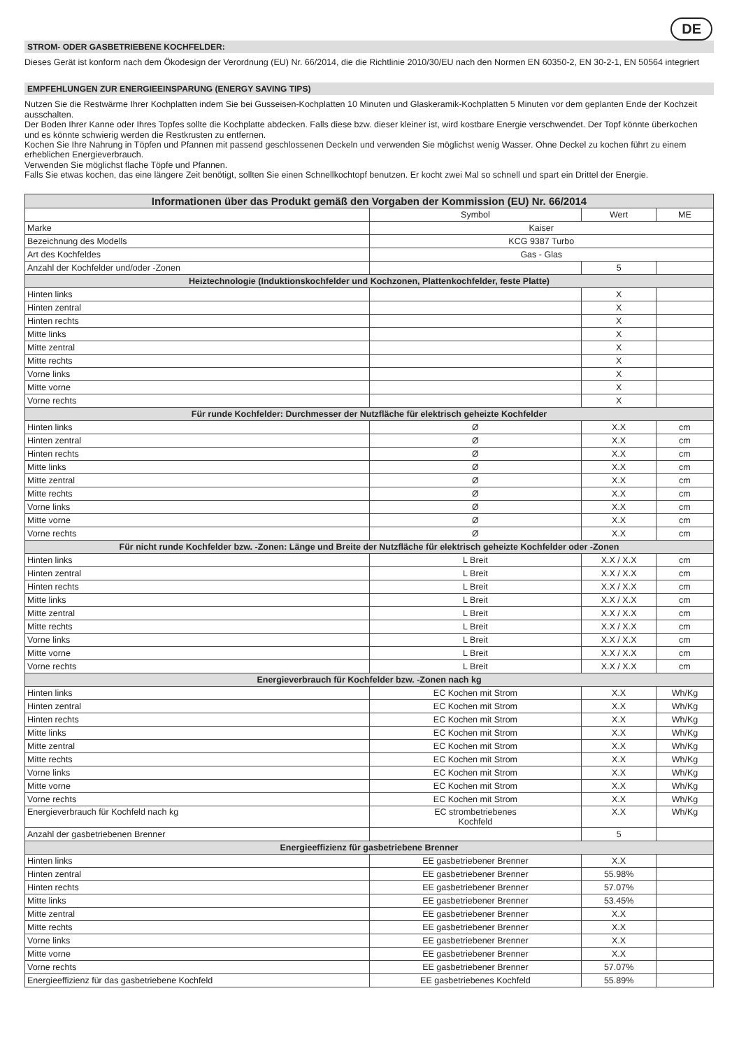DE
STROM- ODER GASBETRIEBENE KOCHFELDER:
Dieses Gerät ist konform nach dem Ökodesign der Verordnung (EU) Nr. 66/2014, die die Richtlinie 2010/30/EU nach den Normen EN 60350-2, EN 30-2-1, EN 50564 integriert
EMPFEHLUNGEN ZUR ENERGIEEINSPARUNG (ENERGY SAVING TIPS)
Nutzen Sie die Restwärme Ihrer Kochplatten indem Sie bei Gusseisen-Kochplatten 10 Minuten und Glaskeramik-Kochplatten 5 Minuten vor dem geplanten Ende der Kochzeit ausschalten.
Der Boden Ihrer Kanne oder Ihres Topfes sollte die Kochplatte abdecken. Falls diese bzw. dieser kleiner ist, wird kostbare Energie verschwendet. Der Topf könnte überkochen und es könnte schwierig werden die Restkrusten zu entfernen.
Kochen Sie Ihre Nahrung in Töpfen und Pfannen mit passend geschlossenen Deckeln und verwenden Sie möglichst wenig Wasser. Ohne Deckel zu kochen führt zu einem erheblichen Energieverbrauch.
Verwenden Sie möglichst flache Töpfe und Pfannen.
Falls Sie etwas kochen, das eine längere Zeit benötigt, sollten Sie einen Schnellkochtopf benutzen. Er kocht zwei Mal so schnell und spart ein Drittel der Energie.
| Informationen über das Produkt gemäß den Vorgaben der Kommission (EU) Nr. 66/2014 | | | |
| --- | --- | --- | --- |
| | Symbol | Wert | ME |
| Marke | Kaiser | | |
| Bezeichnung des Modells | KCG 9387 Turbo | | |
| Art des Kochfeldes | Gas - Glas | | |
| Anzahl der Kochfelder und/oder -Zonen | | 5 | |
| Heiztechnologie (Induktionskochfelder und Kochzonen, Plattenkochfelder, feste Platte) | | | |
| Hinten links | | X | |
| Hinten zentral | | X | |
| Hinten rechts | | X | |
| Mitte links | | X | |
| Mitte zentral | | X | |
| Mitte rechts | | X | |
| Vorne links | | X | |
| Mitte vorne | | X | |
| Vorne rechts | | X | |
| Für runde Kochfelder: Durchmesser der Nutzfläche für elektrisch geheizte Kochfelder | | | |
| Hinten links | Ø | X.X | cm |
| Hinten zentral | Ø | X.X | cm |
| Hinten rechts | Ø | X.X | cm |
| Mitte links | Ø | X.X | cm |
| Mitte zentral | Ø | X.X | cm |
| Mitte rechts | Ø | X.X | cm |
| Vorne links | Ø | X.X | cm |
| Mitte vorne | Ø | X.X | cm |
| Vorne rechts | Ø | X.X | cm |
| Für nicht runde Kochfelder bzw. -Zonen: Länge und Breite der Nutzfläche für elektrisch geheizte Kochfelder oder -Zonen | | | |
| Hinten links | L Breit | X.X / X.X | cm |
| Hinten zentral | L Breit | X.X / X.X | cm |
| Hinten rechts | L Breit | X.X / X.X | cm |
| Mitte links | L Breit | X.X / X.X | cm |
| Mitte zentral | L Breit | X.X / X.X | cm |
| Mitte rechts | L Breit | X.X / X.X | cm |
| Vorne links | L Breit | X.X / X.X | cm |
| Mitte vorne | L Breit | X.X / X.X | cm |
| Vorne rechts | L Breit | X.X / X.X | cm |
| Energieverbrauch für Kochfelder bzw. -Zonen nach kg | | | |
| Hinten links | EC Kochen mit Strom | X.X | Wh/Kg |
| Hinten zentral | EC Kochen mit Strom | X.X | Wh/Kg |
| Hinten rechts | EC Kochen mit Strom | X.X | Wh/Kg |
| Mitte links | EC Kochen mit Strom | X.X | Wh/Kg |
| Mitte zentral | EC Kochen mit Strom | X.X | Wh/Kg |
| Mitte rechts | EC Kochen mit Strom | X.X | Wh/Kg |
| Vorne links | EC Kochen mit Strom | X.X | Wh/Kg |
| Mitte vorne | EC Kochen mit Strom | X.X | Wh/Kg |
| Vorne rechts | EC Kochen mit Strom | X.X | Wh/Kg |
| Energieverbrauch für Kochfeld nach kg | EC strombetriebenes Kochfeld | X.X | Wh/Kg |
| Anzahl der gasbetriebenen Brenner | | 5 | |
| Energieeffizienz für gasbetriebene Brenner | | | |
| Hinten links | EE gasbetriebener Brenner | X.X | |
| Hinten zentral | EE gasbetriebener Brenner | 55.98% | |
| Hinten rechts | EE gasbetriebener Brenner | 57.07% | |
| Mitte links | EE gasbetriebener Brenner | 53.45% | |
| Mitte zentral | EE gasbetriebener Brenner | X.X | |
| Mitte rechts | EE gasbetriebener Brenner | X.X | |
| Vorne links | EE gasbetriebener Brenner | X.X | |
| Mitte vorne | EE gasbetriebener Brenner | X.X | |
| Vorne rechts | EE gasbetriebener Brenner | 57.07% | |
| Energieeffizienz für das gasbetriebene Kochfeld | EE gasbetriebenes Kochfeld | 55.89% | |